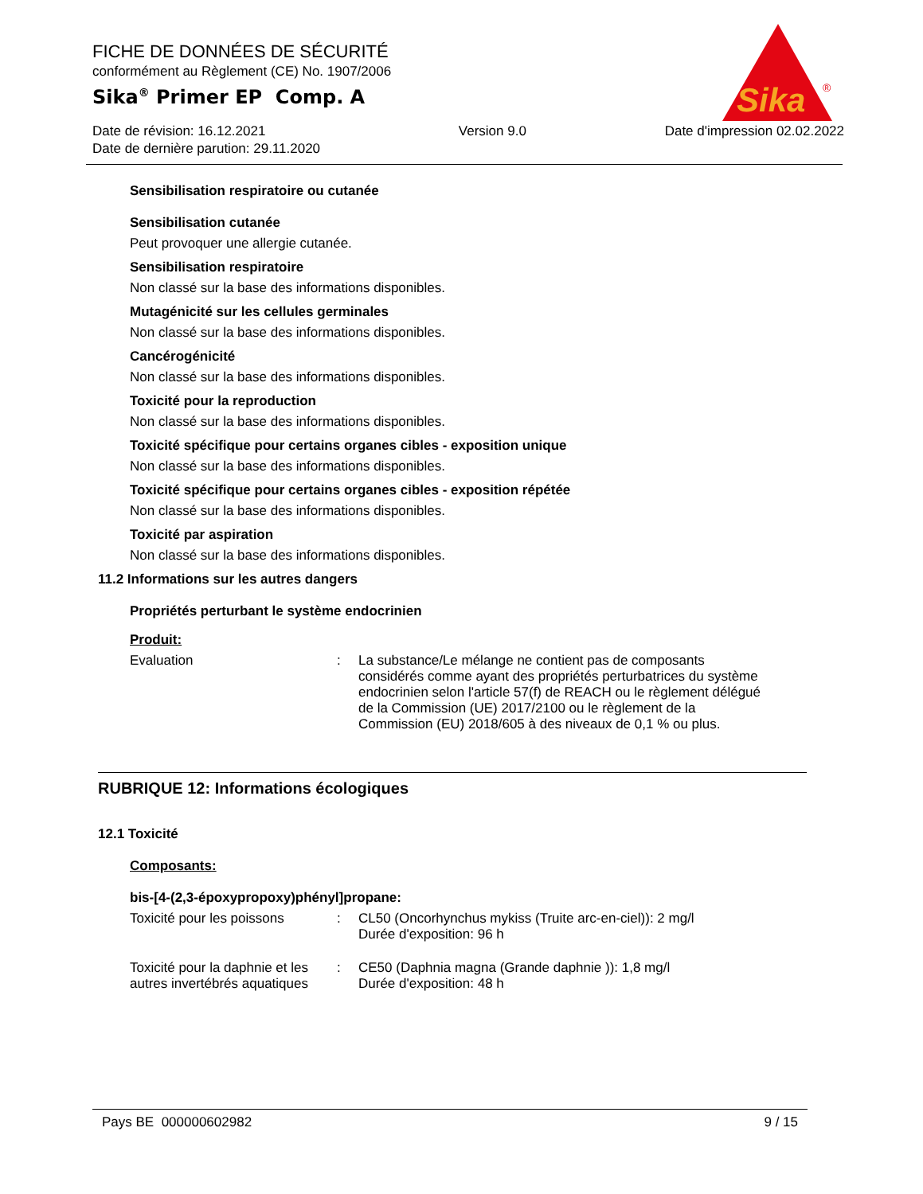Sika
®
FICHE DE DONNÉES DE SÉCURITÉ
conformément au Règlement (CE) No. 1907/2006
Sika<sup>®</sup> Primer EP Comp. A
Date de révision: 16.12.2021
Date de dernière parution: 29.11.2020
Version 9.0 Date d'impression 02.02.2022
Sensibilisation respiratoire ou cutanée
Sensibilisation cutanée
Peut provoquer une allergie cutanée.
Sensibilisation respiratoire
Non classé sur la base des informations disponibles.
Mutagénicité sur les cellules germinales
Non classé sur la base des informations disponibles.
Cancérogénicité
Non classé sur la base des informations disponibles.
Toxicité pour la reproduction
Non classé sur la base des informations disponibles.
Toxicité spécifique pour certains organes cibles - exposition unique
Non classé sur la base des informations disponibles.
Toxicité spécifique pour certains organes cibles - exposition répétée
Non classé sur la base des informations disponibles.
Toxicité par aspiration
Non classé sur la base des informations disponibles.
11.2 Informations sur les autres dangers
Propriétés perturbant le système endocrinien
Produit:
Evaluation : La substance/Le mélange ne contient pas de composants considérés comme ayant des propriétés perturbatrices du système endocrinien selon l'article 57(f) de REACH ou le règlement délégué de la Commission (UE) 2017/2100 ou le règlement de la Commission (EU) 2018/605 à des niveaux de 0,1 % ou plus.
RUBRIQUE 12: Informations écologiques
12.1 Toxicité
Composants:
bis-[4-(2,3-époxypropoxy)phényl]propane:
Toxicité pour les poissons
: CL50 (Oncorhynchus mykiss (Truite arc-en-ciel)): 2 mg/l
Durée d'exposition: 96 h
Toxicité pour la daphnie et les autres invertébrés aquatiques
: CE50 (Daphnia magna (Grande daphnie )): 1,8 mg/l
Durée d'exposition: 48 h
Pays BE 000000602982 9 / 15